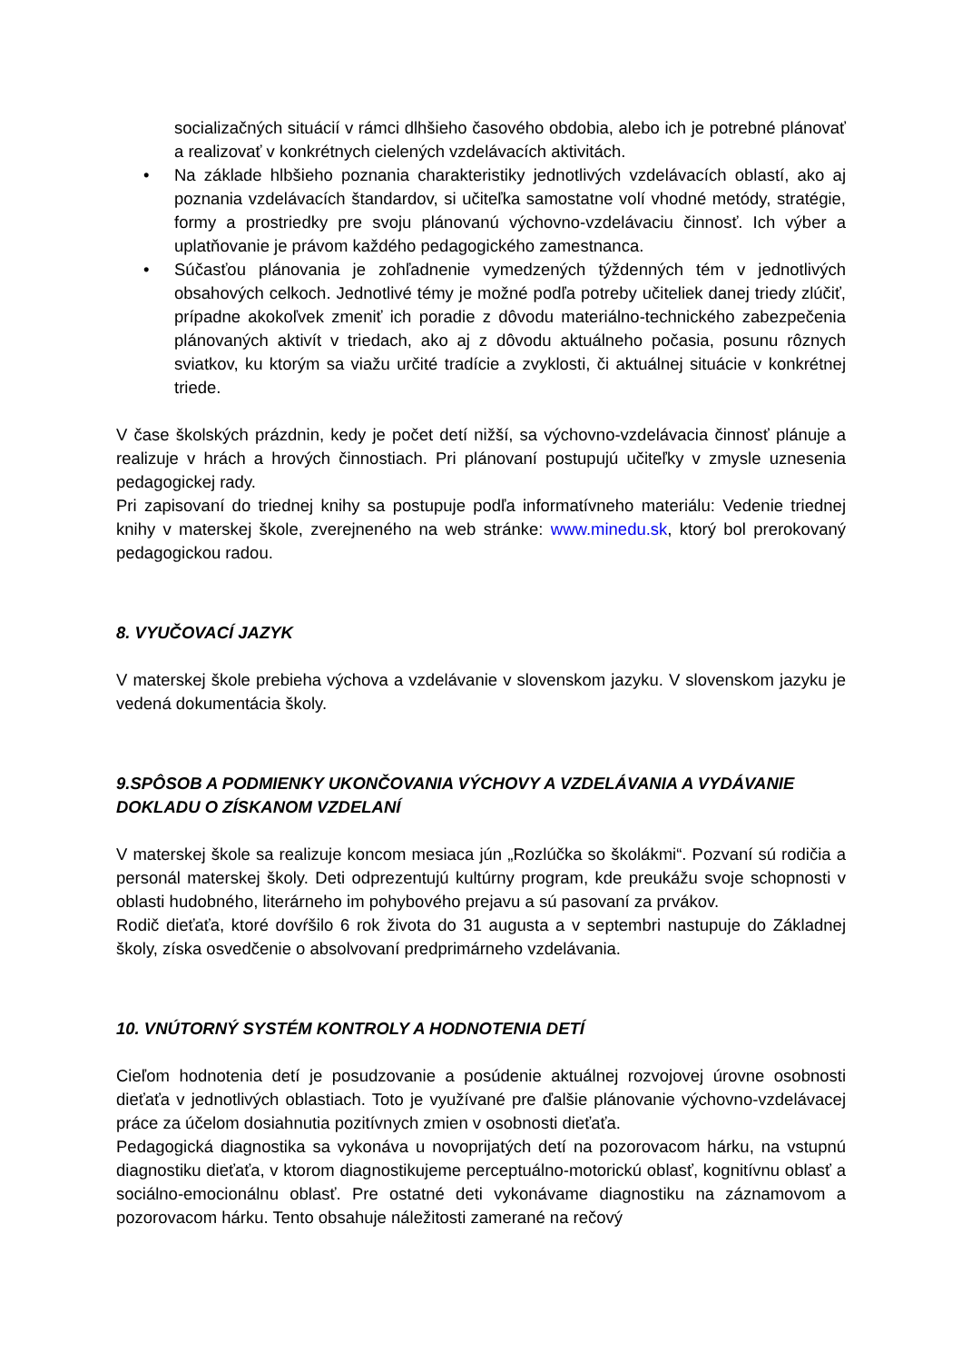socializačných situácií v rámci dlhšieho časového obdobia, alebo ich je potrebné plánovať a realizovať v konkrétnych cielených vzdelávacích aktivitách.
• Na základe hlbšieho poznania charakteristiky jednotlivých vzdelávacích oblastí, ako aj poznania vzdelávacích štandardov, si učiteľka samostatne volí vhodné metódy, stratégie, formy a prostriedky pre svoju plánovanú výchovno-vzdelávaciu činnosť. Ich výber a uplatňovanie je právom každého pedagogického zamestnanca.
• Súčasťou plánovania je zohľadnenie vymedzených týždenných tém v jednotlivých obsahových celkoch. Jednotlivé témy je možné podľa potreby učiteliek danej triedy zlúčiť, prípadne akokoľvek zmeniť ich poradie z dôvodu materiálno-technického zabezpečenia plánovaných aktivít v triedach, ako aj z dôvodu aktuálneho počasia, posunu rôznych sviatkov, ku ktorým sa viažu určité tradície a zvyklosti, či aktuálnej situácie v konkrétnej triede.
V čase školských prázdnin, kedy je počet detí nižší, sa výchovno-vzdelávacia činnosť plánuje a realizuje v hrách a hrových činnostiach. Pri plánovaní postupujú učiteľky v zmysle uznesenia pedagogickej rady.
Pri zapisovaní do triednej knihy sa postupuje podľa informatívneho materiálu: Vedenie triednej knihy v materskej škole, zverejneného na web stránke: www.minedu.sk, ktorý bol prerokovaný pedagogickou radou.
8. VYUČOVACÍ JAZYK
V materskej škole prebieha výchova a vzdelávanie v slovenskom jazyku. V slovenskom jazyku je vedená dokumentácia školy.
9.SPÔSOB A PODMIENKY UKONČOVANIA VÝCHOVY A VZDELÁVANIA A VYDÁVANIE DOKLADU O ZÍSKANOM VZDELANÍ
V materskej škole sa realizuje koncom mesiaca jún „Rozlúčka so školákmi“. Pozvaní sú rodičia a personál materskej školy. Deti odprezentujú kultúrny program, kde preukážu svoje schopnosti v oblasti hudobného, literárneho im pohybového prejavu a sú pasovaní za prvákov.
Rodič dieťaťa, ktoré dovŕšilo 6 rok života do 31 augusta a v septembri nastupuje do Základnej školy, získa osvedčenie o absolvovaní predprimárneho vzdelávania.
10. VNÚTORNÝ SYSTÉM KONTROLY A HODNOTENIA DETÍ
Cieľom hodnotenia detí je posudzovanie a posúdenie aktuálnej rozvojovej úrovne osobnosti dieťaťa v jednotlivých oblastiach. Toto je využívané pre ďalšie plánovanie výchovno-vzdelávacej práce za účelom dosiahnutia pozitívnych zmien v osobnosti dieťaťa.
Pedagogická diagnostika sa vykonáva u novoprijatých detí na pozorovacom hárku, na vstupnú diagnostiku dieťaťa, v ktorom diagnostikujeme perceptuálno-motorickú oblasť, kognitívnu oblasť a sociálno-emocionálnu oblasť. Pre ostatné deti vykonávame diagnostiku na záznamovom a pozorovacom hárku. Tento obsahuje náležitosti zamerané na rečový